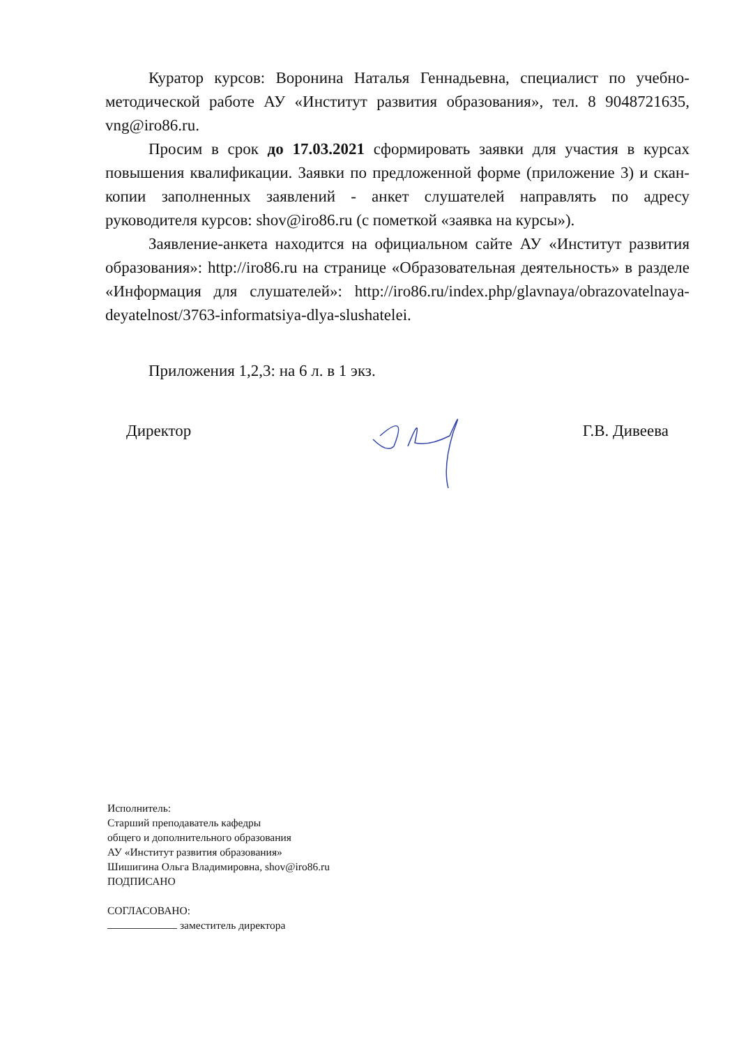Куратор курсов: Воронина Наталья Геннадьевна, специалист по учебно-методической работе АУ «Институт развития образования», тел. 8 9048721635, vng@iro86.ru.
Просим в срок до 17.03.2021 сформировать заявки для участия в курсах повышения квалификации. Заявки по предложенной форме (приложение 3) и скан-копии заполненных заявлений - анкет слушателей направлять по адресу руководителя курсов: shov@iro86.ru (с пометкой «заявка на курсы»).
Заявление-анкета находится на официальном сайте АУ «Институт развития образования»: http://iro86.ru на странице «Образовательная деятельность» в разделе «Информация для слушателей»: http://iro86.ru/index.php/glavnaya/obrazovatelnaya-deyatelnost/3763-informatsiya-dlya-slushatelei.
Приложения 1,2,3: на 6 л. в 1 экз.
Директор Г.В. Дивеева
Исполнитель:
Старший преподаватель кафедры
общего и дополнительного образования
АУ «Институт развития образования»
Шишигина Ольга Владимировна, shov@iro86.ru
ПОДПИСАНО
СОГЛАСОВАНО:
заместитель директора